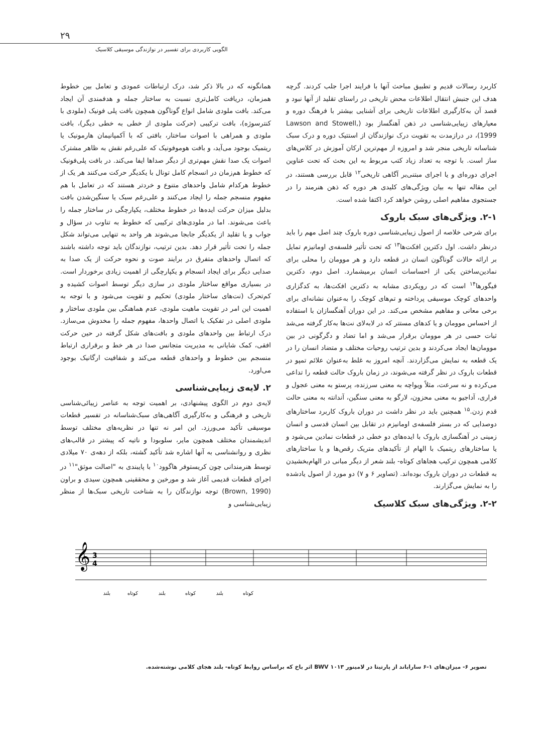۲۹
الگویی کاربردی برای تفسیر در نوازندگی موسیقی کلاسیک
همانگونه که در بالا ذکر شد، درک ارتباطات عمودی و تعامل بین خطوط همزمان، دریافت کامل‌تری نسبت به ساختار جمله و هدفمندی آن ایجاد می‌کند. بافت ملودی شامل انواع گوناگون همچون بافت پلی فونیک (ملودی با کنترسوژه)، بافت ترکیبی (حرکت ملودی از خطی به خطی دیگر)، بافت ملودی و همراهی با اصوات ساختار، بافتی که با آکمپانیمان هارمونیک یا ریتمیک بوجود می‌آید، و بافت هوموفونیک که علی‌رغم نقش به ظاهر مشترک اصوات یک صدا نقش مهم‌تری از دیگر صداها ایفا می‌کند. در بافت پلی‌فونیک که خطوط هم‌زمان در انسجام کامل تونال با یکدیگر حرکت می‌کنند هر یک از خطوط هرکدام شامل واحدهای متنوع و خردتر هستند که در تعامل با هم مفهوم منسجم جمله را ایجاد می‌کنند و علی‌رغم سبک یا سنگین‌شدن بافت بدلیل میزان حرکت ایده‌ها در خطوط مختلف، یکپارچگی در ساختار جمله را باعث می‌شوند. اما در ملودی‌های ترکیبی که خطوط به تناوب در سؤال و جواب و یا تقلید از یکدیگر جابجا می‌شوند هر واحد به تنهایی می‌تواند شکل جمله را تحت تأثیر قرار دهد. بدین ترتیب، نوازندگان باید توجه داشته باشند که اتصال واحدهای متفرق در برایند صوت و نحوه حرکت از یک صدا به صدایی دیگر برای ایجاد انسجام و یکپارچگی از اهمیت زیادی برخوردار است. در بسیاری مواقع ساختار ملودی در سازی دیگر توسط اصوات کشیده و کم‌تحرک (نت‌های ساختار ملودی) تحکیم و تقویت می‌شود و با توجه به اهمیت این امر در تقویت ماهیت ملودی، عدم هماهنگی بین ملودی ساختار و ملودی اصلی در تفکیک یا اتصال واحدها، مفهوم جمله را مخدوش می‌سازد. درک ارتباط بین واحدهای ملودی و بافت‌های شکل گرفته در حین حرکت افقی، کمک شایانی به مدیریت متجانس صدا در هر خط و برقراری ارتباط منسجم بین خطوط و واحدهای قطعه می‌کند و شفافیت ارگانیک بوجود می‌اورد.
۲. لایه‌ی زیبایی‌شناسی
لایه‌ی دوم در الگوی پیشنهادی، بر اهمیت توجه به عناصر زیبائی‌شناسی تاریخی و فرهنگی و به‌کارگیری آگاهی‌های سبک‌شناسانه در تفسیر قطعات موسیقی تأکید می‌ورزد. این امر نه تنها در نظریه‌های مختلف توسط اندیشمندان مختلف همچون مایر، سلوبودا و ناتیه که پیشتر در قالب‌های نظری و روانشناسی به آنها اشاره شد تأکید گشته، بلکه از دهه‌ی ۷۰ میلادی توسط هنرمندانی چون کریستوفر هاگوود<sup>۱۰</sup> با پایبندی به "اصالت موثق"<sup>۱۱</sup> در اجرای قطعات قدیمی آغاز شد و مورخین و محققینی همچون سیدی و براون (Brown, 1990) توجه نوازندگان را به شناخت تاریخی سبک‌ها از منظر زیبایی‌شناسی و
کاربرد رسالات قدیم و تطبیق مباحث آنها با فرایند اجرا جلب کردند. گرچه هدف این جنبش انتقال اطلاعات محض تاریخی در راستای تقلید از آنها نبود و قصد آن به‌کارگیری اطلاعات تاریخی برای آشنایی بیشتر با فرهنگ دوره و معیارهای زیبایی‌شناسی در ذهن آهنگساز بود (Lawson and Stowell, 1999)، در درازمدت به تقویت درک نوازندگان از استتیک دوره و درک سبک شناسانه تاریخی منجر شد و امروزه از مهم‌ترین ارکان آموزش در کلاس‌های ساز است. با توجه به تعداد زیاد کتب مربوط به این بحث که تحت عناوین اجرای دوره‌ای و یا اجرای مبتنی‌بر آگاهی تاریخی<sup>۱۲</sup> قابل بررسی هستند، در این مقاله تنها به بیان ویژگی‌های کلیدی هر دوره که ذهن هنرمند را در جستجوی مفاهیم اصلی روشن خواهد کرد اکتفا شده است.
۲-۱. ویژگی‌های سبک باروک
برای شرحی خلاصه از اصول زیبایی‌شناسی دوره باروک چند اصل مهم را باید درنظر داشت. اول دکترین افکت‌ها<sup>۱۳</sup> که تحت تأثیر فلسفه‌ی اومانیزم تمایل بر ارائه حالات گوناگون انسان در قطعه دارد و هر موومان را محلی برای نمادین‌ساختن یکی از احساسات انسان برمیشمارد. اصل دوم، دکترین فیگورها<sup>۱۴</sup> است که در رویکردی مشابه به دکترین افکت‌ها، به کدگزاری واحدهای کوچک موسیقی پرداخته و تم‌های کوچک را به‌عنوان نشانه‌ای برای برخی معانی و مفاهیم مشخص می‌کند. در این دوران آهنگسازان با استفاده از احساس موومان و یا کدهای مستتر که در لابه‌لای نت‌ها به‌کار گرفته می‌شد ثبات حسی در هر موومان برقرار می‌شد و اما تضاد و دگرگونی در بین موومان‌ها ایجاد می‌کردند و بدین ترتیب روحیات مختلف و متضاد انسان را در یک قطعه به نمایش می‌گزاردند. آنچه امروز به غلط به‌عنوان علائم تمپو در قطعات باروک در نظر گرفته می‌شوند، در زمان باروک حالت قطعه را تداعی می‌کرده و نه سرعت، مثلاً ویواچه به معنی سرزنده، پرستو به معنی عجول و فراری، آداجیو به معنی محزون، لارگو به معنی سنگین، آندانته به معنی حالت قدم زدن.<sup>۱۵</sup> همچنین باید در نظر داشت در دوران باروک کاربرد ساختارهای دوصدایی که در بستر فلسفه‌ی اومانیزم در تقابل بین انسان قدسی و انسان زمینی در آهنگسازی باروک با ایده‌های دو خطی در قطعات نمادین می‌شود و یا ساختارهای ریتمیک با الهام از تأکیدهای متریک رقص‌ها و یا ساختارهای کلامی همچون ترکیب هجاهای کوتاه- بلند شعر از دیگر مبانی در الهام‌بخشیدن به قطعات در دوران باروک بوده‌اند. (تصاویر ۶ و ۷) دو مورد از اصول یادشده را به نمایش می‌گزارند.
۲-۲. ویژگی‌های سبک کلاسیک
𝄞
3
4
بلند
کوتاه
بلند
کوتاه
بلند
کوتاه
تصویر ۶- میزان‌های ۱-۶ ساراباند از پارتیتا در لامینور BWV ۱۰۱۳ اثر باخ که براساس روابط کوتاه- بلند هجای کلامی نوشته‌شده.